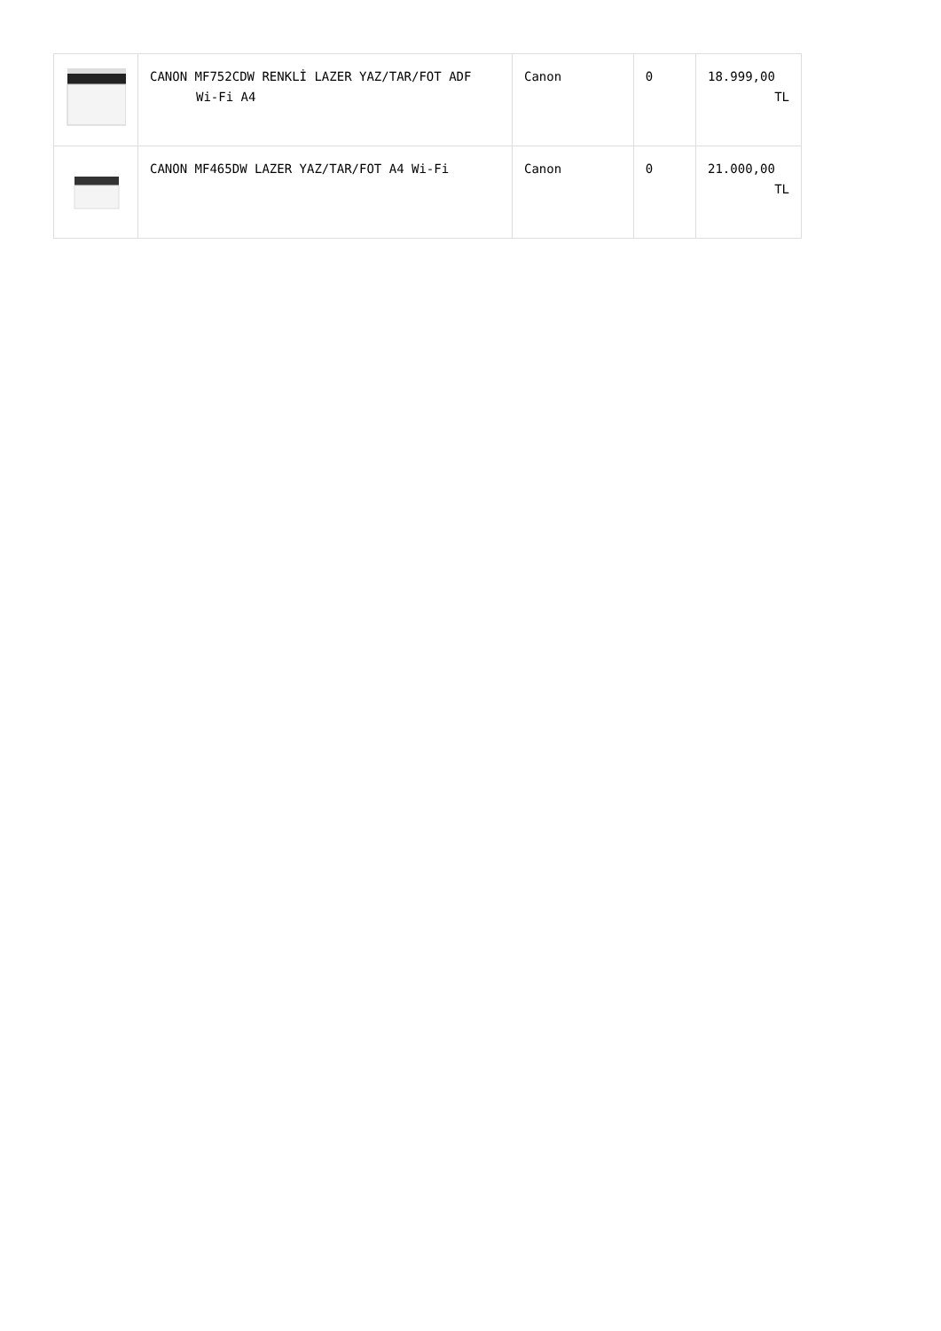| | CANON MF752CDW RENKLİ LAZER YAZ/TAR/FOT ADF Wi-Fi A4 | Canon | 0 | 18.999,00 TL |
| | CANON MF465DW LAZER YAZ/TAR/FOT A4 Wi-Fi | Canon | 0 | 21.000,00 TL |